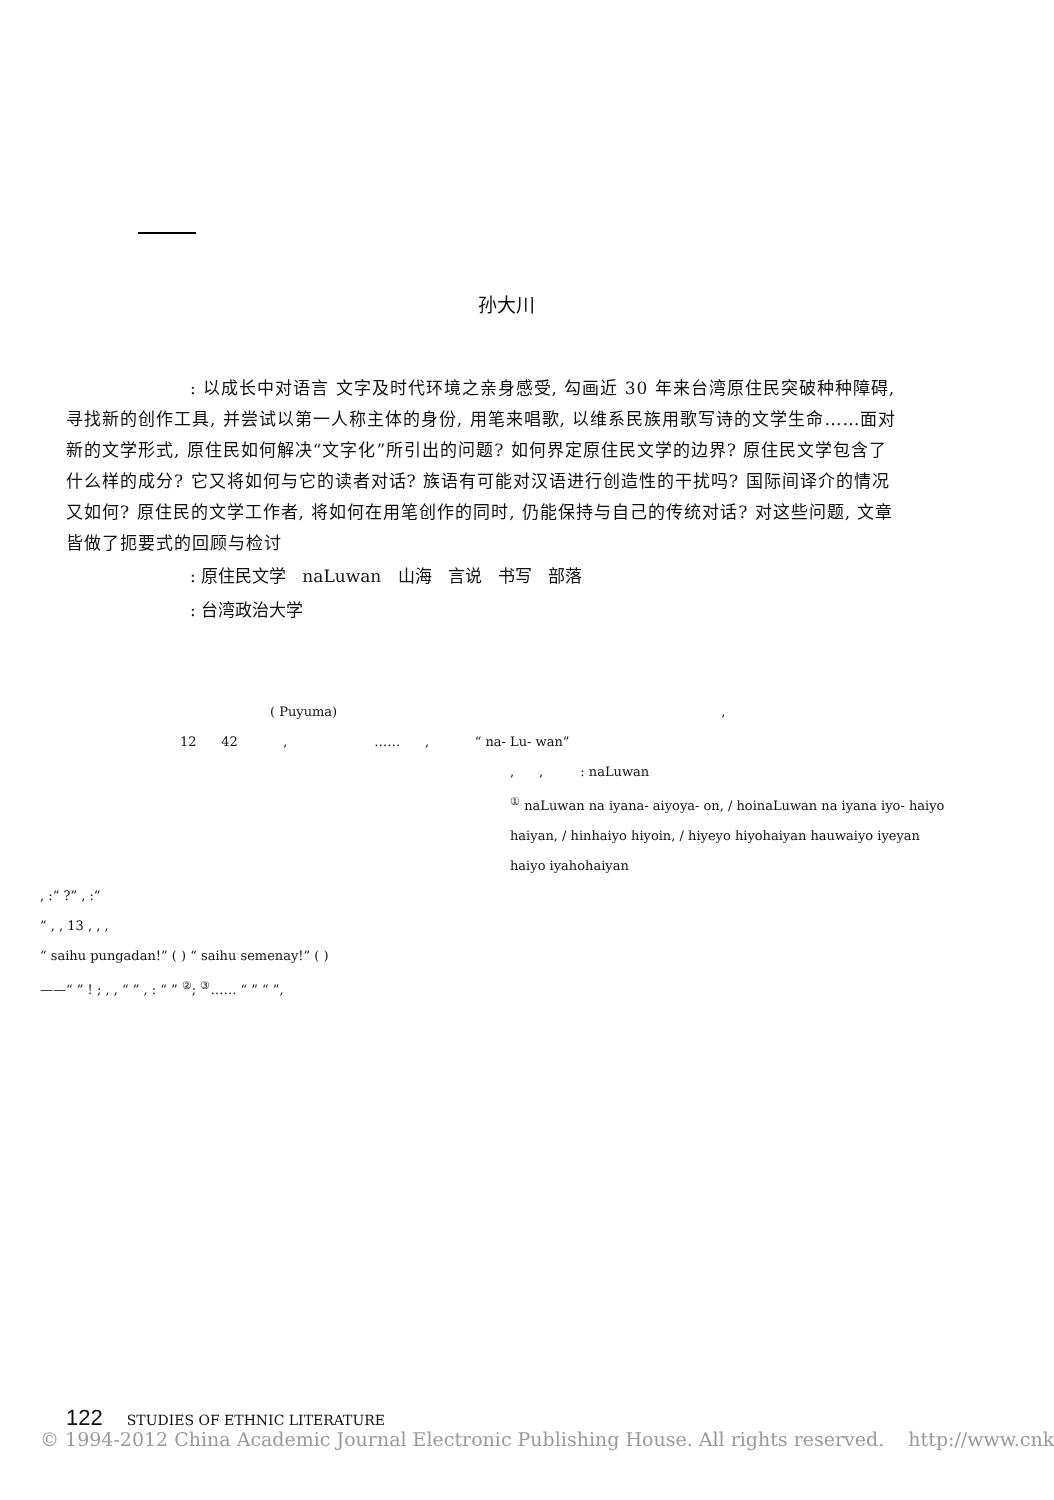孙大川
: 以成长中对语言 文字及时代环境之亲身感受, 勾画近 30 年来台湾原住民突破种种障碍, 寻找新的创作工具, 并尝试以第一人称主体的身份, 用笔来唱歌, 以维系民族用歌写诗的文学生命……面对新的文学形式, 原住民如何解决“文字化”所引出的问题? 如何界定原住民文学的边界? 原住民文学包含了什么样的成分? 它又将如何与它的读者对话? 族语有可能对汉语进行创造性的干扰吗? 国际间译介的情况又如何? 原住民的文学工作者, 将如何在用笔创作的同时, 仍能保持与自己的传统对话? 对这些问题, 文章皆做了扼要式的回顾与检讨
: 原住民文学 naLuwan 山海 言说 书写 部落
: 台湾政治大学
( Puyuma) ,
12 42 , …… , “ na- Lu- wan”
, , : naLuwan
<sup>①</sup> naLuwan na iyana- aiyoya- on, / hoinaLuwan na iyana iyo- haiyo haiyan, / hinhaiyo hiyoin, / hiyeyo hiyohaiyan hauwaiyo iyeyan haiyo iyahohaiyan
, :“ ?” , :“
” , , 13 , , ,
“ saihu pungadan!” ( ) “ saihu semenay!” ( )
——“ ” ! ; , , “ ” , : “ ” <sup>②</sup>; <sup>③</sup>…… “ ” “ ”,
122 STUDIES OF ETHNIC LITERATURE
© 1994-2012 China Academic Journal Electronic Publishing House. All rights reserved. http://www.cnk